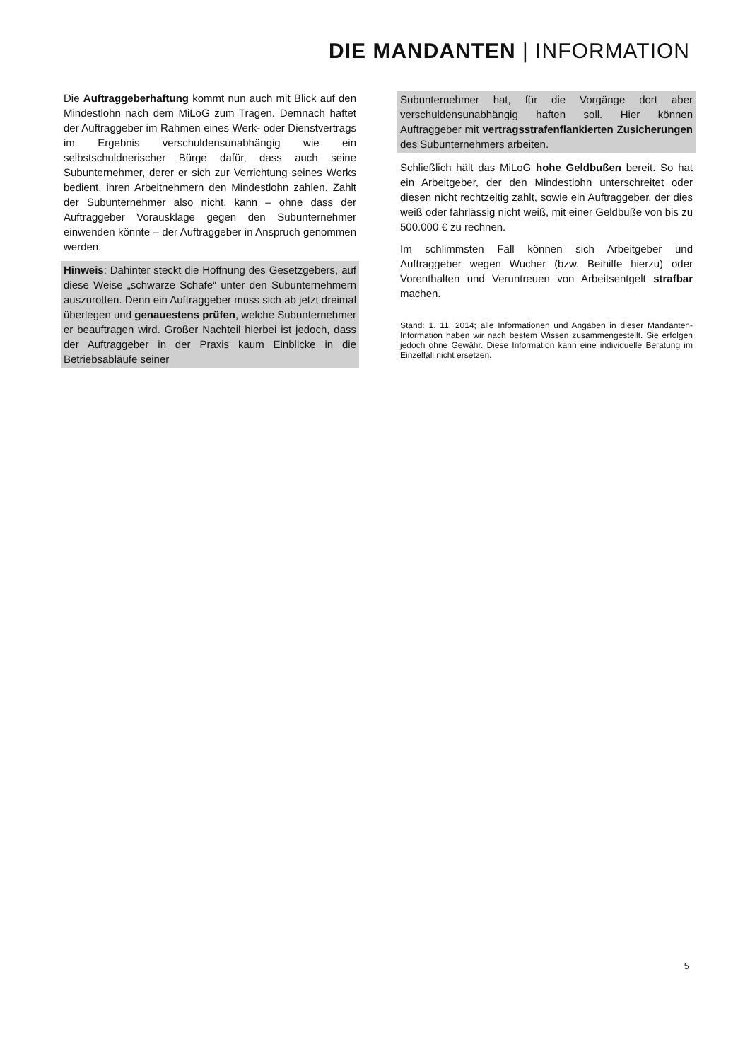DIE MANDANTEN | INFORMATION
Die Auftraggeberhaftung kommt nun auch mit Blick auf den Mindestlohn nach dem MiLoG zum Tragen. Demnach haftet der Auftraggeber im Rahmen eines Werk- oder Dienstvertrags im Ergebnis verschuldensunabhängig wie ein selbstschuldnerischer Bürge dafür, dass auch seine Subunternehmer, derer er sich zur Verrichtung seines Werks bedient, ihren Arbeitnehmern den Mindestlohn zahlen. Zahlt der Subunternehmer also nicht, kann – ohne dass der Auftraggeber Vorausklage gegen den Subunternehmer einwenden könnte – der Auftraggeber in Anspruch genommen werden.
Hinweis: Dahinter steckt die Hoffnung des Gesetzgebers, auf diese Weise „schwarze Schafe“ unter den Subunternehmern auszurotten. Denn ein Auftraggeber muss sich ab jetzt dreimal überlegen und genauestens prüfen, welche Subunternehmer er beauftragen wird. Großer Nachteil hierbei ist jedoch, dass der Auftraggeber in der Praxis kaum Einblicke in die Betriebsabläufe seiner
Subunternehmer hat, für die Vorgänge dort aber verschuldensunabhängig haften soll. Hier können Auftraggeber mit vertragsstrafenflankierten Zusicherungen des Subunternehmers arbeiten.
Schließlich hält das MiLoG hohe Geldbußen bereit. So hat ein Arbeitgeber, der den Mindestlohn unterschreitet oder diesen nicht rechtzeitig zahlt, sowie ein Auftraggeber, der dies weiß oder fahrlässig nicht weiß, mit einer Geldbuße von bis zu 500.000 € zu rechnen.
Im schlimmsten Fall können sich Arbeitgeber und Auftraggeber wegen Wucher (bzw. Beihilfe hierzu) oder Vorenthalten und Veruntreuen von Arbeitsentgelt strafbar machen.
Stand: 1. 11. 2014; alle Informationen und Angaben in dieser Mandanten-Information haben wir nach bestem Wissen zusammengestellt. Sie erfolgen jedoch ohne Gewähr. Diese Information kann eine individuelle Beratung im Einzelfall nicht ersetzen.
5